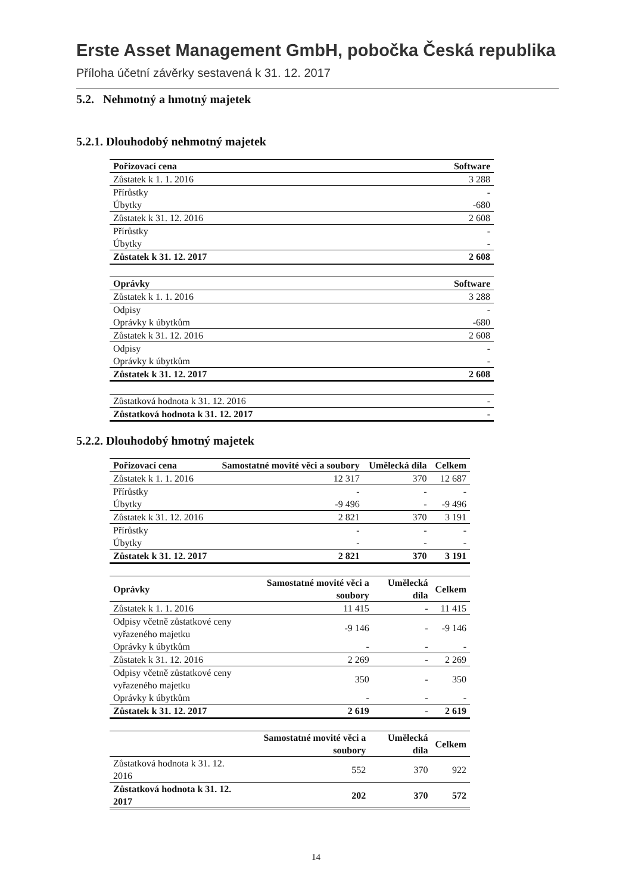Erste Asset Management GmbH, pobočka Česká republika
Příloha účetní závěrky sestavená k 31. 12. 2017
5.2. Nehmotný a hmotný majetek
5.2.1. Dlouhodobý nehmotný majetek
| Pořizovací cena | Software |
| --- | --- |
| Zůstatek k 1. 1. 2016 | 3 288 |
| Přírůstky | - |
| Úbytky | -680 |
| Zůstatek k 31. 12. 2016 | 2 608 |
| Přírůstky | - |
| Úbytky | - |
| Zůstatek k 31. 12. 2017 | 2 608 |
| Oprávky | Software |
| --- | --- |
| Zůstatek k 1. 1. 2016 | 3 288 |
| Odpisy | - |
| Oprávky k úbytkům | -680 |
| Zůstatek k 31. 12. 2016 | 2 608 |
| Odpisy | - |
| Oprávky k úbytkům | - |
| Zůstatek k 31. 12. 2017 | 2 608 |
| Zůstatková hodnota k 31. 12. 2016 | - |
| Zůstatková hodnota k 31. 12. 2017 | - |
5.2.2. Dlouhodobý hmotný majetek
| Pořizovací cena | Samostatné movité věci a soubory | Umělecká díla | Celkem |
| --- | --- | --- | --- |
| Zůstatek k 1. 1. 2016 | 12 317 | 370 | 12 687 |
| Přírůstky | - | - | - |
| Úbytky | -9 496 | - | -9 496 |
| Zůstatek k 31. 12. 2016 | 2 821 | 370 | 3 191 |
| Přírůstky | - | - | - |
| Úbytky | - | - | - |
| Zůstatek k 31. 12. 2017 | 2 821 | 370 | 3 191 |
| Oprávky | Samostatné movité věci a soubory | Umělecká díla | Celkem |
| --- | --- | --- | --- |
| Zůstatek k 1. 1. 2016 | 11 415 | - | 11 415 |
| Odpisy včetně zůstatkové ceny vyřazeného majetku | -9 146 | - | -9 146 |
| Oprávky k úbytkům | - | - | - |
| Zůstatek k 31. 12. 2016 | 2 269 | - | 2 269 |
| Odpisy včetně zůstatkové ceny vyřazeného majetku | 350 | - | 350 |
| Oprávky k úbytkům | - | - | - |
| Zůstatek k 31. 12. 2017 | 2 619 | - | 2 619 |
| | Samostatné movité věci a soubory | Umělecká díla | Celkem |
| --- | --- | --- | --- |
| Zůstatková hodnota k 31. 12. 2016 | 552 | 370 | 922 |
| Zůstatková hodnota k 31. 12. 2017 | 202 | 370 | 572 |
14